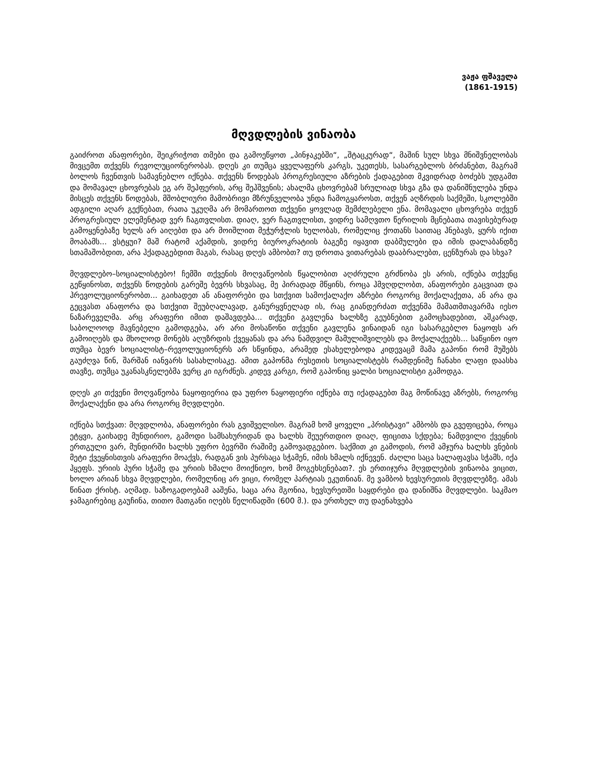ვაჟა ფშაველა
(1861-1915)
მღვდლების ვინაობა
გაიძროთ ანაფორები, შეიკრიჭოთ თმები და გამოეწყოთ „პინჯაკებში“, „შტაცკურად“, მაშინ სულ სხვა მნიშვნელობას მივცემთ თქვენს რევოლუციონერობას. დღეს კი თუმცა ყველაფერს კარგს, უკეთესს, სასარგებლოს ბრძანებთ, მაგრამ ბოლოს ჩვენთვის სამავნებლო იქნება. თქვენს წოდებას პროგრესიული აზრების ქადაგებით მკვიდრად ბოძებს უდგამთ და მომავალ ცხოვრებას ეგ არ შეჰფერის, არც შეჰშვენის; ახალმა ცხოვრებამ სრულიად სხვა გზა და დანიშნულება უნდა მისცეს თქვენს წოდებას, მშობლიური მამობრივი მზრუნველობა უნდა ჩამოგყაროსთ, თქვენ აღზრდის საქმეში, სკოლებში ადგილი აღარ გექნებათ, რათა უკუღმა არ მომართოთ თქვენი ყოვლად შემძლებელი ენა. მომავალი ცხოვრება თქვენ პროგრესიულ ელემენტად ვერ ჩაგთვლისთ. დიაღ, ვერ ჩაგთვლისთ, ვიდრე სამღვთო წერილის მცნებათა თავისებურად გამოყენებაზე ხელს არ აიღებთ და არ მოიშლით მეჭურჭლის ხელობას, რომელიც ქოთანს საითაც ჰნებავს, ყურს იქით მოაბამს... ვსტყუი? მაშ რატომ აქამდის, ვიდრე ბიუროკრატიის ბაგეზე იყავით დაბმულები და იმის დალაბანდზე სთამაშობდით, არა ჰქადაგებდით მაგას, რასაც დღეს ამბობთ? თუ დროთა ვითარებას დააბრალებთ, ცენზურას და სხვა?
მღვდლებო–სოციალისტებო! ჩემში თქვენის მოღვაწეობის წყალობით აღძრული გრძნობა ეს არის, იქნება თქვენც გეწყინოსთ, თქვენს წოდების გარეშე ბევრს სხვასაც, მე პირადად მწყინს, როცა ჰმვღდლობთ, ანაფორები გაცვიათ და ჰრევოლუციონერობთ... გაიხადეთ ან ანაფორები და სთქვით სამოქალაქო აზრები როგორც მოქალაქეთა, ან არა და გეცვასთ ანაფორა და სთქვით შეუბღალავად, განურყვნელად ის, რაც გიანდერძათ თქვენმა მამათმთავარმა იესო ნაზარეველმა. არც არაფერი იმით დაშავდება... თქვენი გავლენა ხალხზე გეუბნებით გამოცხადებით, აშკარად, საბოლოოდ მავნებელი გამოდგება, არ არი მოსაწონი თქვენი გავლენა ვინაიდან იგი სასარგებლო ნაყოფს არ გამოიღებს და მხოლოდ მონებს აღუზრდის ქვეყანას და არა ნამდვილ მამულიშვილებს და მოქალაქეებს... საწყინო იყო თუმცა ბევრ სოციალისტ–რევოლუციონერს არ სწყინდა, არამედ ესახელებოდა კიდევაცმ მამა გაპონი რომ მუშებს გაუძღვა წინ, შარშან იანვარს სასახლისაკე. ამით გაპონმა რუსეთის სოციალისტებს რამდენიმე ჩანახი ლაფი დაასხა თავზე, თუმცა უკანასკნელებმა ვერც კი იგრძნეს. კიდევ კარგი, რომ გაპონიც ყალბი სოციალისტი გამოდგა.
დღეს კი თქვენი მოღვაწეობა ნაყოფიერია და უფრო ნაყოფიერი იქნება თუ იქადაგებთ მაგ მოწინავე აზრებს, როგორც მოქალაქენი და არა როგორც მღვდლები.
იქნება სთქვათ: მღვდლობა, ანაფორები რას გვიშველისო. მაგრამ ხომ ყოველი „პრისტავი“ ამბობს და გვეფიცება, როცა ეტყვი, გაიხადე მუნდირიო, გამოდი სამსახურიდან და ხალხს შეუერთდიო დიაღ, ფიცითა სქდება; ნამდვილი ქვეყნის ერთგული ვარ, მუნდირში ხალხს უფრო ბევრში რაშიმე გამოვადგებიო. საქმით კი გამოდის, რომ ამჯურა ხალხს ვნების მეტი ქვეყნისთვის არაფერი მოაქვს, რადგან ვის პურსაცა სჭამენ, იმის ხმალს იქნევენ. ძაღლი საცა სალაფავსა სჭამს, იქა ჰყეფს. ურიის პური სჭამე და ურიის ხმალი მოიქნიეო, ხომ მოგეხსენებათ?. ეს ერთიჯურა მღვდლების ვინაობა ვიცით, ხოლო არიან სხვა მღვდლები, რომელნიც არ ვიცი, რომელ პარტიას ეკუთნიან. მე ვამბობ ხევსურეთის მღვდლებზე. ამას წინათ ქრისტ. აღმად. საზოგადოებამ ააშენა, საცა არა მგონია, ხევსურეთში საყდრები და დანიშნა მღვდლები. საკმაო ჯამაგირებიც გაუჩინა, თითო მათგანი იღებს წელიწადში (600 მ.). და ერთხელ თუ დაენახვება